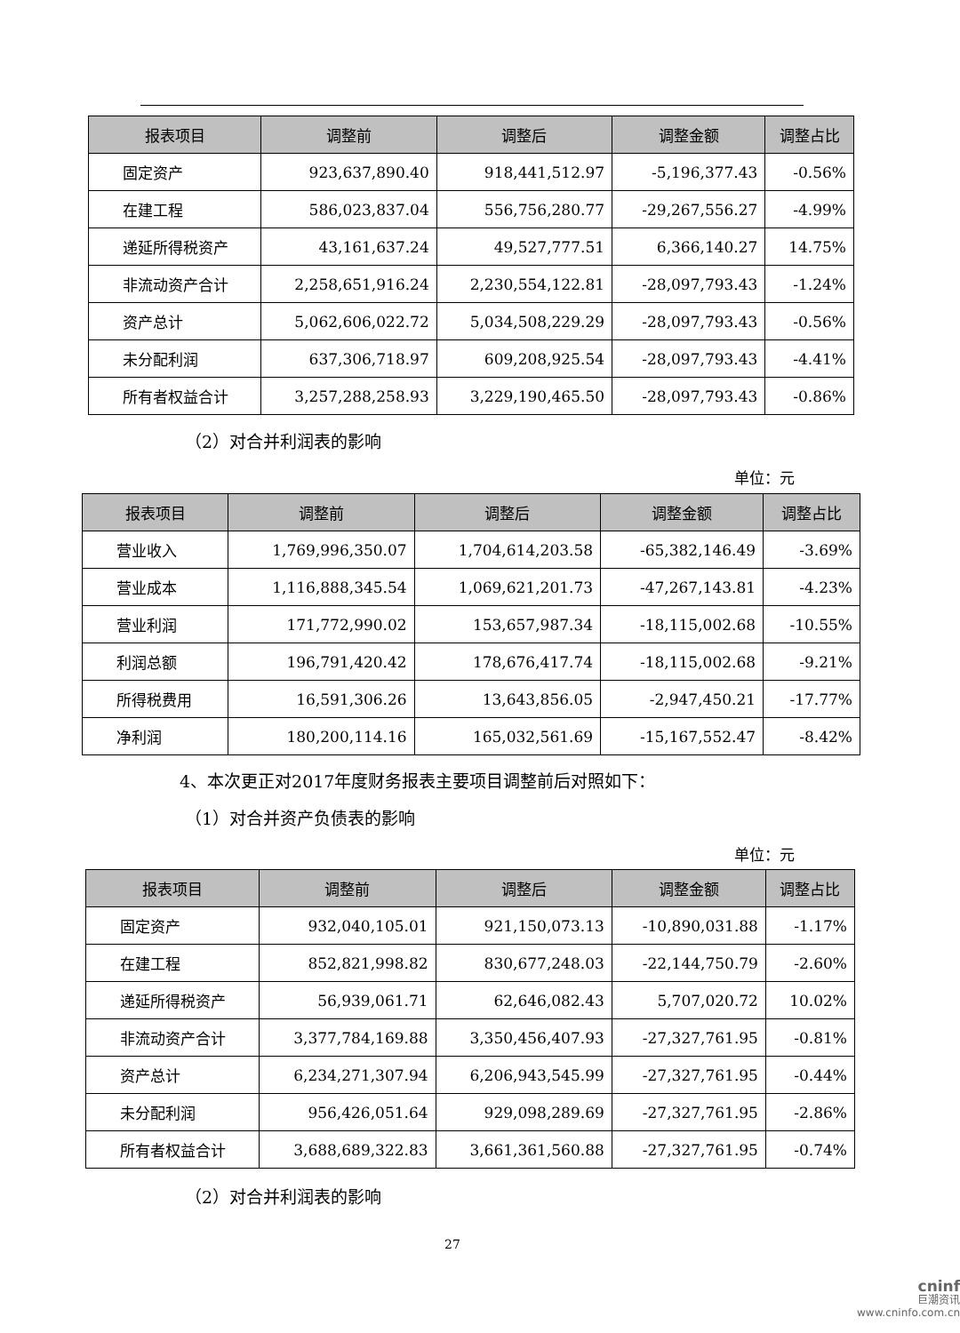| 报表项目 | 调整前 | 调整后 | 调整金额 | 调整占比 |
| --- | --- | --- | --- | --- |
| 固定资产 | 923,637,890.40 | 918,441,512.97 | -5,196,377.43 | -0.56% |
| 在建工程 | 586,023,837.04 | 556,756,280.77 | -29,267,556.27 | -4.99% |
| 递延所得税资产 | 43,161,637.24 | 49,527,777.51 | 6,366,140.27 | 14.75% |
| 非流动资产合计 | 2,258,651,916.24 | 2,230,554,122.81 | -28,097,793.43 | -1.24% |
| 资产总计 | 5,062,606,022.72 | 5,034,508,229.29 | -28,097,793.43 | -0.56% |
| 未分配利润 | 637,306,718.97 | 609,208,925.54 | -28,097,793.43 | -4.41% |
| 所有者权益合计 | 3,257,288,258.93 | 3,229,190,465.50 | -28,097,793.43 | -0.86% |
（2）对合并利润表的影响
单位：元
| 报表项目 | 调整前 | 调整后 | 调整金额 | 调整占比 |
| --- | --- | --- | --- | --- |
| 营业收入 | 1,769,996,350.07 | 1,704,614,203.58 | -65,382,146.49 | -3.69% |
| 营业成本 | 1,116,888,345.54 | 1,069,621,201.73 | -47,267,143.81 | -4.23% |
| 营业利润 | 171,772,990.02 | 153,657,987.34 | -18,115,002.68 | -10.55% |
| 利润总额 | 196,791,420.42 | 178,676,417.74 | -18,115,002.68 | -9.21% |
| 所得税费用 | 16,591,306.26 | 13,643,856.05 | -2,947,450.21 | -17.77% |
| 净利润 | 180,200,114.16 | 165,032,561.69 | -15,167,552.47 | -8.42% |
4、本次更正对2017年度财务报表主要项目调整前后对照如下：
（1）对合并资产负债表的影响
单位：元
| 报表项目 | 调整前 | 调整后 | 调整金额 | 调整占比 |
| --- | --- | --- | --- | --- |
| 固定资产 | 932,040,105.01 | 921,150,073.13 | -10,890,031.88 | -1.17% |
| 在建工程 | 852,821,998.82 | 830,677,248.03 | -22,144,750.79 | -2.60% |
| 递延所得税资产 | 56,939,061.71 | 62,646,082.43 | 5,707,020.72 | 10.02% |
| 非流动资产合计 | 3,377,784,169.88 | 3,350,456,407.93 | -27,327,761.95 | -0.81% |
| 资产总计 | 6,234,271,307.94 | 6,206,943,545.99 | -27,327,761.95 | -0.44% |
| 未分配利润 | 956,426,051.64 | 929,098,289.69 | -27,327,761.95 | -2.86% |
| 所有者权益合计 | 3,688,689,322.83 | 3,661,361,560.88 | -27,327,761.95 | -0.74% |
（2）对合并利润表的影响
27
cninf
巨潮资讯
www.cninfo.com.cn